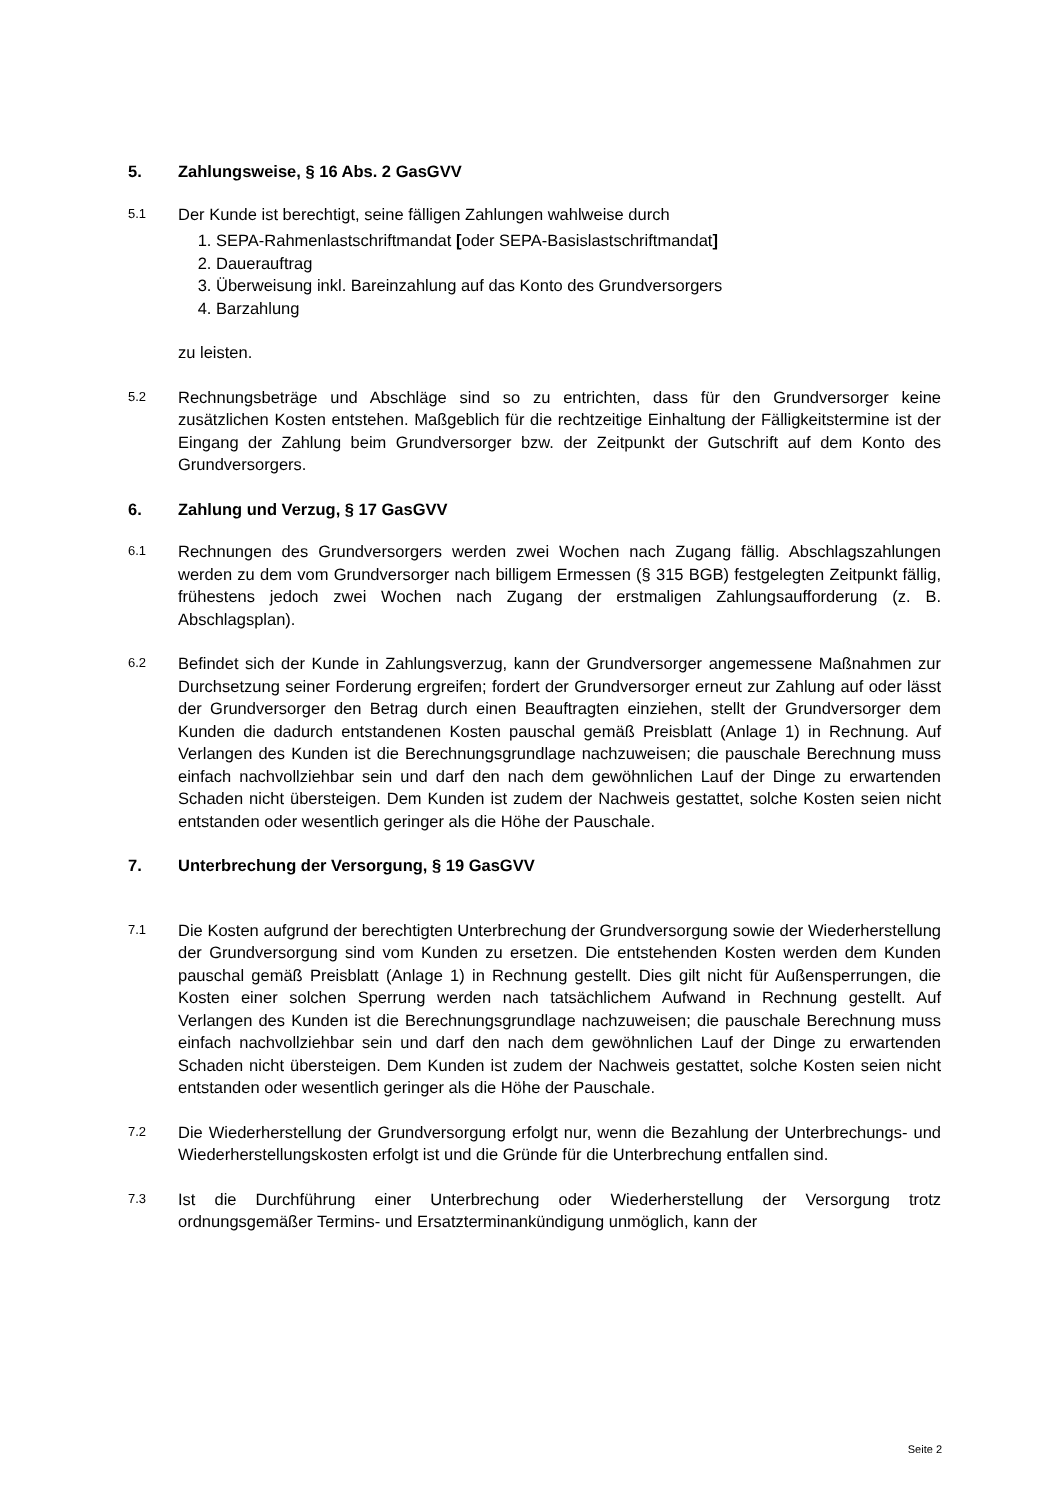5. Zahlungsweise, § 16 Abs. 2 GasGVV
5.1
Der Kunde ist berechtigt, seine fälligen Zahlungen wahlweise durch
1. SEPA-Rahmenlastschriftmandat [oder SEPA-Basislastschriftmandat]
2. Dauerauftrag
3. Überweisung inkl. Bareinzahlung auf das Konto des Grundversorgers
4. Barzahlung
zu leisten.
5.2
Rechnungsbeträge und Abschläge sind so zu entrichten, dass für den Grundversorger keine zusätzlichen Kosten entstehen. Maßgeblich für die rechtzeitige Einhaltung der Fälligkeitstermine ist der Eingang der Zahlung beim Grundversorger bzw. der Zeitpunkt der Gutschrift auf dem Konto des Grundversorgers.
6. Zahlung und Verzug, § 17 GasGVV
6.1
Rechnungen des Grundversorgers werden zwei Wochen nach Zugang fällig. Abschlagszahlungen werden zu dem vom Grundversorger nach billigem Ermessen (§ 315 BGB) festgelegten Zeitpunkt fällig, frühestens jedoch zwei Wochen nach Zugang der erstmaligen Zahlungsaufforderung (z. B. Abschlagsplan).
6.2
Befindet sich der Kunde in Zahlungsverzug, kann der Grundversorger angemessene Maßnahmen zur Durchsetzung seiner Forderung ergreifen; fordert der Grundversorger erneut zur Zahlung auf oder lässt der Grundversorger den Betrag durch einen Beauftragten einziehen, stellt der Grundversorger dem Kunden die dadurch entstandenen Kosten pauschal gemäß Preisblatt (Anlage 1) in Rechnung. Auf Verlangen des Kunden ist die Berechnungsgrundlage nachzuweisen; die pauschale Berechnung muss einfach nachvollziehbar sein und darf den nach dem gewöhnlichen Lauf der Dinge zu erwartenden Schaden nicht übersteigen. Dem Kunden ist zudem der Nachweis gestattet, solche Kosten seien nicht entstanden oder wesentlich geringer als die Höhe der Pauschale.
7. Unterbrechung der Versorgung, § 19 GasGVV
7.1
Die Kosten aufgrund der berechtigten Unterbrechung der Grundversorgung sowie der Wiederherstellung der Grundversorgung sind vom Kunden zu ersetzen. Die entstehenden Kosten werden dem Kunden pauschal gemäß Preisblatt (Anlage 1) in Rechnung gestellt. Dies gilt nicht für Außensperrungen, die Kosten einer solchen Sperrung werden nach tatsächlichem Aufwand in Rechnung gestellt. Auf Verlangen des Kunden ist die Berechnungsgrundlage nachzuweisen; die pauschale Berechnung muss einfach nachvollziehbar sein und darf den nach dem gewöhnlichen Lauf der Dinge zu erwartenden Schaden nicht übersteigen. Dem Kunden ist zudem der Nachweis gestattet, solche Kosten seien nicht entstanden oder wesentlich geringer als die Höhe der Pauschale.
7.2
Die Wiederherstellung der Grundversorgung erfolgt nur, wenn die Bezahlung der Unterbrechungs- und Wiederherstellungskosten erfolgt ist und die Gründe für die Unterbrechung entfallen sind.
7.3
Ist die Durchführung einer Unterbrechung oder Wiederherstellung der Versorgung trotz ordnungsgemäßer Termins- und Ersatzterminankündigung unmöglich, kann der
Seite 2